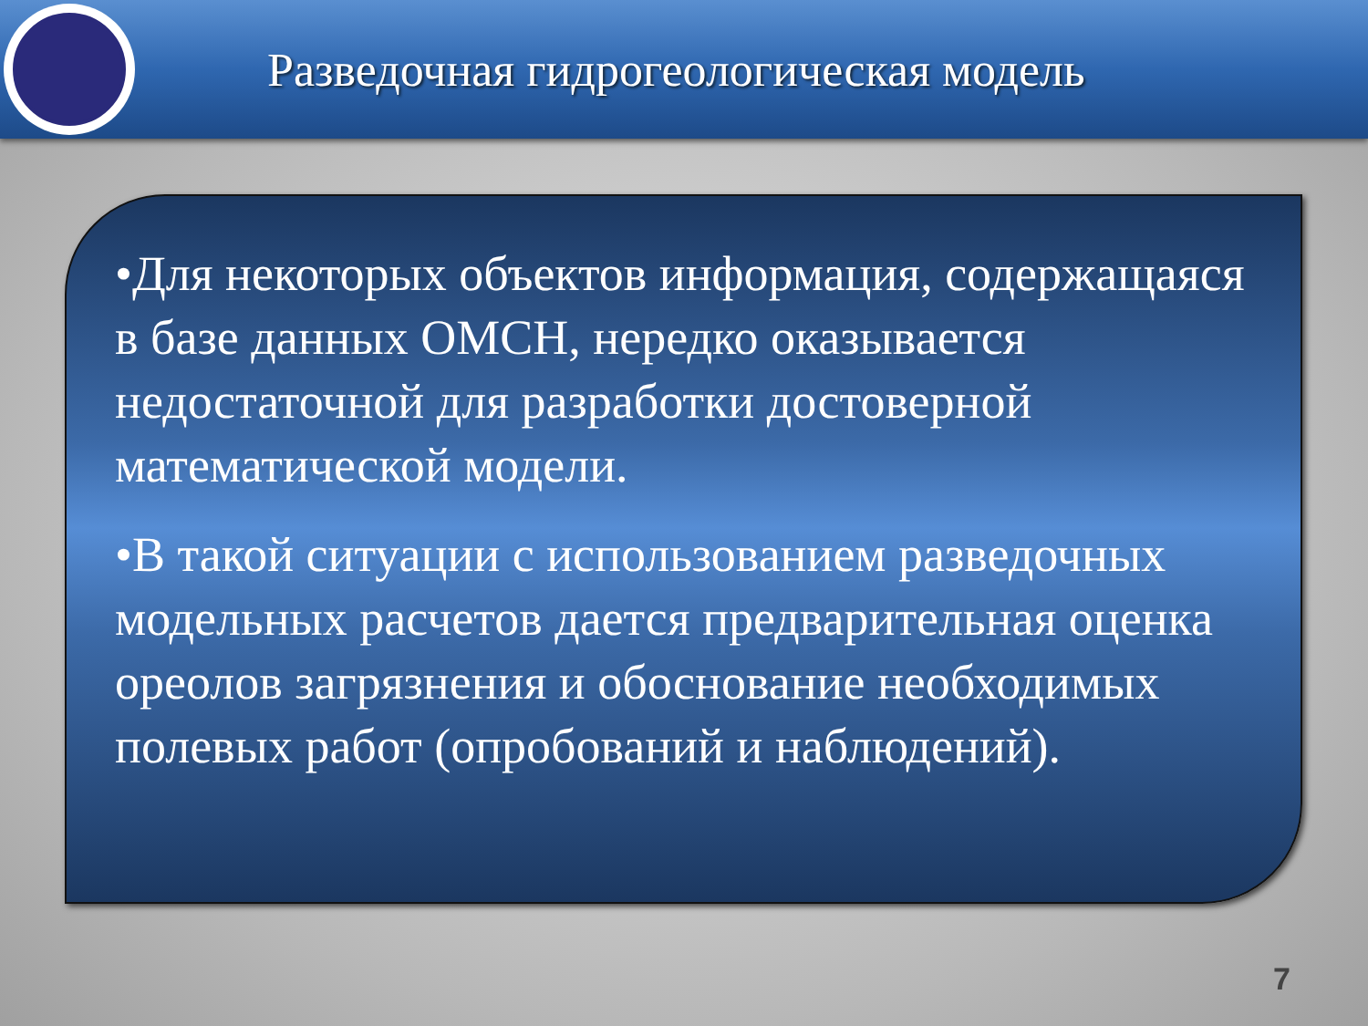Разведочная гидрогеологическая модель
•Для некоторых объектов информация, содержащаяся в базе данных ОМСН, нередко оказывается недостаточной для разработки достоверной математической модели.
•В такой ситуации с использованием разведочных модельных расчетов дается предварительная оценка ореолов загрязнения и обоснование необходимых полевых работ (опробований и наблюдений).
7